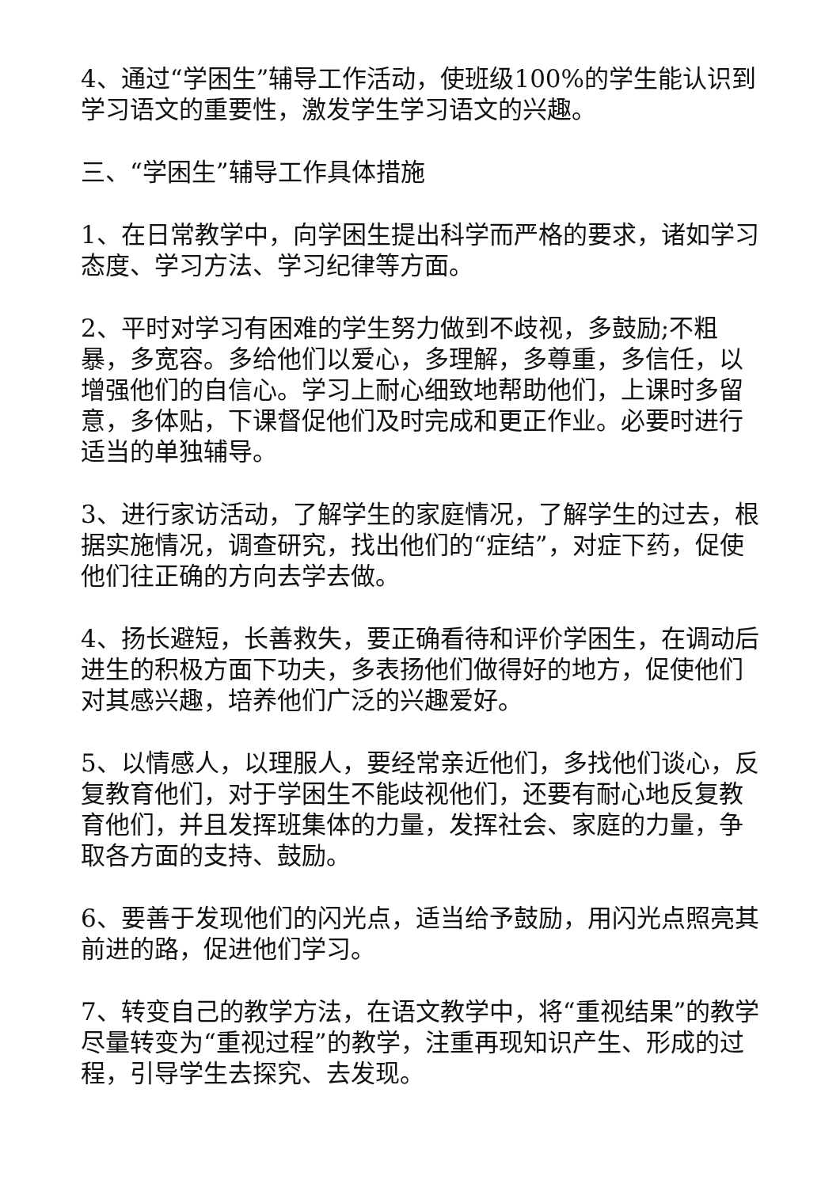4、通过“学困生”辅导工作活动，使班级100%的学生能认识到学习语文的重要性，激发学生学习语文的兴趣。
三、“学困生”辅导工作具体措施
1、在日常教学中，向学困生提出科学而严格的要求，诸如学习态度、学习方法、学习纪律等方面。
2、平时对学习有困难的学生努力做到不歧视，多鼓励;不粗暴，多宽容。多给他们以爱心，多理解，多尊重，多信任，以增强他们的自信心。学习上耐心细致地帮助他们，上课时多留意，多体贴，下课督促他们及时完成和更正作业。必要时进行适当的单独辅导。
3、进行家访活动，了解学生的家庭情况，了解学生的过去，根据实施情况，调查研究，找出他们的“症结”，对症下药，促使他们往正确的方向去学去做。
4、扬长避短，长善救失，要正确看待和评价学困生，在调动后进生的积极方面下功夫，多表扬他们做得好的地方，促使他们对其感兴趣，培养他们广泛的兴趣爱好。
5、以情感人，以理服人，要经常亲近他们，多找他们谈心，反复教育他们，对于学困生不能歧视他们，还要有耐心地反复教育他们，并且发挥班集体的力量，发挥社会、家庭的力量，争取各方面的支持、鼓励。
6、要善于发现他们的闪光点，适当给予鼓励，用闪光点照亮其前进的路，促进他们学习。
7、转变自己的教学方法，在语文教学中，将“重视结果”的教学尽量转变为“重视过程”的教学，注重再现知识产生、形成的过程，引导学生去探究、去发现。